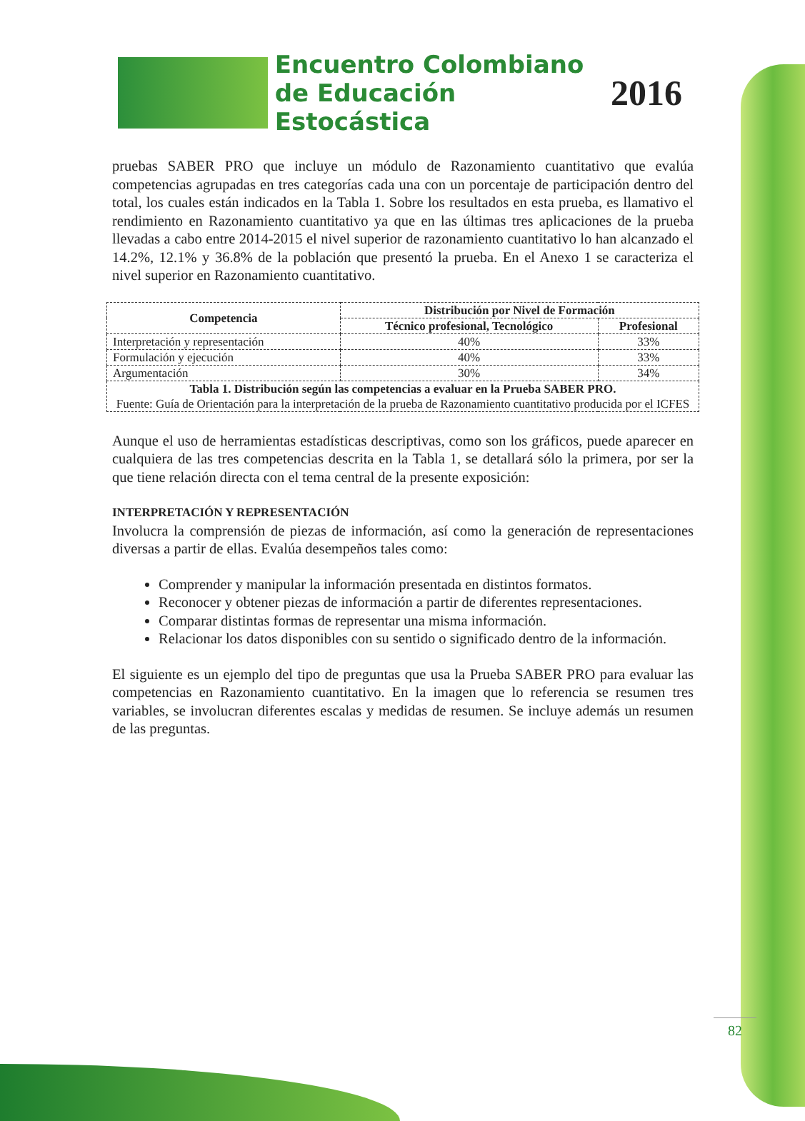Encuentro Colombiano
de Educación Estocástica
2016
pruebas SABER PRO que incluye un módulo de Razonamiento cuantitativo que evalúa competencias agrupadas en tres categorías cada una con un porcentaje de participación dentro del total, los cuales están indicados en la Tabla 1. Sobre los resultados en esta prueba, es llamativo el rendimiento en Razonamiento cuantitativo ya que en las últimas tres aplicaciones de la prueba llevadas a cabo entre 2014-2015 el nivel superior de razonamiento cuantitativo lo han alcanzado el 14.2%, 12.1% y 36.8% de la población que presentó la prueba. En el Anexo 1 se caracteriza el nivel superior en Razonamiento cuantitativo.
| Competencia | Distribución por Nivel de Formación | |
| --- | --- | --- |
| | Técnico profesional, Tecnológico | Profesional |
| Interpretación y representación | 40% | 33% |
| Formulación y ejecución | 40% | 33% |
| Argumentación | 30% | 34% |
| Tabla 1. Distribución según las competencias a evaluar en la Prueba SABER PRO. Fuente: Guía de Orientación para la interpretación de la prueba de Razonamiento cuantitativo producida por el ICFES | | |
Aunque el uso de herramientas estadísticas descriptivas, como son los gráficos, puede aparecer en cualquiera de las tres competencias descrita en la Tabla 1, se detallará sólo la primera, por ser la que tiene relación directa con el tema central de la presente exposición:
INTERPRETACIÓN Y REPRESENTACIÓN
Involucra la comprensión de piezas de información, así como la generación de representaciones diversas a partir de ellas. Evalúa desempeños tales como:
Comprender y manipular la información presentada en distintos formatos.
Reconocer y obtener piezas de información a partir de diferentes representaciones.
Comparar distintas formas de representar una misma información.
Relacionar los datos disponibles con su sentido o significado dentro de la información.
El siguiente es un ejemplo del tipo de preguntas que usa la Prueba SABER PRO para evaluar las competencias en Razonamiento cuantitativo. En la imagen que lo referencia se resumen tres variables, se involucran diferentes escalas y medidas de resumen. Se incluye además un resumen de las preguntas.
82